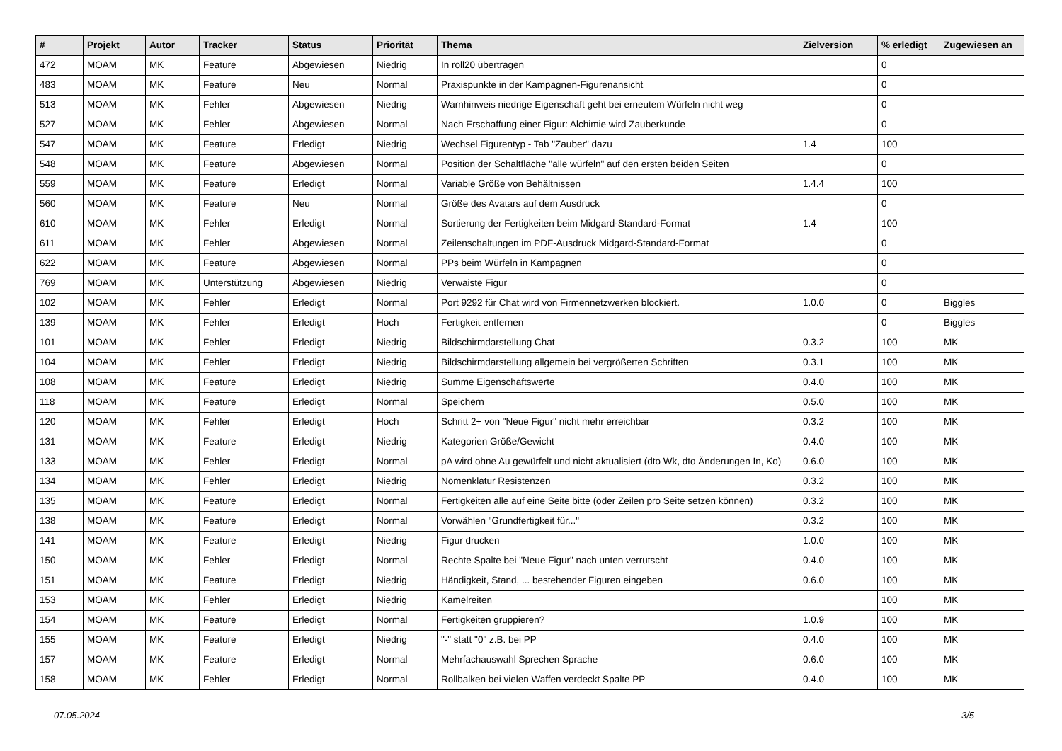| # | Projekt | Autor | Tracker | Status | Priorität | Thema | Zielversion | % erledigt | Zugewiesen an |
| --- | --- | --- | --- | --- | --- | --- | --- | --- | --- |
| 472 | MOAM | MK | Feature | Abgewiesen | Niedrig | In roll20 übertragen | | 0 | |
| 483 | MOAM | MK | Feature | Neu | Normal | Praxispunkte in der Kampagnen-Figurenansicht | | 0 | |
| 513 | MOAM | MK | Fehler | Abgewiesen | Niedrig | Warnhinweis niedrige Eigenschaft geht bei erneutem Würfeln nicht weg | | 0 | |
| 527 | MOAM | MK | Fehler | Abgewiesen | Normal | Nach Erschaffung einer Figur: Alchimie wird Zauberkunde | | 0 | |
| 547 | MOAM | MK | Feature | Erledigt | Niedrig | Wechsel Figurentyp - Tab "Zauber" dazu | 1.4 | 100 | |
| 548 | MOAM | MK | Feature | Abgewiesen | Normal | Position der Schaltfläche "alle würfeln" auf den ersten beiden Seiten | | 0 | |
| 559 | MOAM | MK | Feature | Erledigt | Normal | Variable Größe von Behältnissen | 1.4.4 | 100 | |
| 560 | MOAM | MK | Feature | Neu | Normal | Größe des Avatars auf dem Ausdruck | | 0 | |
| 610 | MOAM | MK | Fehler | Erledigt | Normal | Sortierung der Fertigkeiten beim Midgard-Standard-Format | 1.4 | 100 | |
| 611 | MOAM | MK | Fehler | Abgewiesen | Normal | Zeilenschaltungen im PDF-Ausdruck Midgard-Standard-Format | | 0 | |
| 622 | MOAM | MK | Feature | Abgewiesen | Normal | PPs beim Würfeln in Kampagnen | | 0 | |
| 769 | MOAM | MK | Unterstützung | Abgewiesen | Niedrig | Verwaiste Figur | | 0 | |
| 102 | MOAM | MK | Fehler | Erledigt | Normal | Port 9292 für Chat wird von Firmennetzwerken blockiert. | 1.0.0 | 0 | Biggles |
| 139 | MOAM | MK | Fehler | Erledigt | Hoch | Fertigkeit entfernen | | 0 | Biggles |
| 101 | MOAM | MK | Fehler | Erledigt | Niedrig | Bildschirmdarstellung Chat | 0.3.2 | 100 | MK |
| 104 | MOAM | MK | Fehler | Erledigt | Niedrig | Bildschirmdarstellung allgemein bei vergrößerten Schriften | 0.3.1 | 100 | MK |
| 108 | MOAM | MK | Feature | Erledigt | Niedrig | Summe Eigenschaftswerte | 0.4.0 | 100 | MK |
| 118 | MOAM | MK | Feature | Erledigt | Normal | Speichern | 0.5.0 | 100 | MK |
| 120 | MOAM | MK | Fehler | Erledigt | Hoch | Schritt 2+ von "Neue Figur" nicht mehr erreichbar | 0.3.2 | 100 | MK |
| 131 | MOAM | MK | Feature | Erledigt | Niedrig | Kategorien Größe/Gewicht | 0.4.0 | 100 | MK |
| 133 | MOAM | MK | Fehler | Erledigt | Normal | pA wird ohne Au gewürfelt und nicht aktualisiert (dto Wk, dto Änderungen In, Ko) | 0.6.0 | 100 | MK |
| 134 | MOAM | MK | Fehler | Erledigt | Niedrig | Nomenklatur Resistenzen | 0.3.2 | 100 | MK |
| 135 | MOAM | MK | Feature | Erledigt | Normal | Fertigkeiten alle auf eine Seite bitte (oder Zeilen pro Seite setzen können) | 0.3.2 | 100 | MK |
| 138 | MOAM | MK | Feature | Erledigt | Normal | Vorwählen "Grundfertigkeit für..." | 0.3.2 | 100 | MK |
| 141 | MOAM | MK | Feature | Erledigt | Niedrig | Figur drucken | 1.0.0 | 100 | MK |
| 150 | MOAM | MK | Fehler | Erledigt | Normal | Rechte Spalte bei "Neue Figur" nach unten verrutscht | 0.4.0 | 100 | MK |
| 151 | MOAM | MK | Feature | Erledigt | Niedrig | Händigkeit, Stand, ... bestehender Figuren eingeben | 0.6.0 | 100 | MK |
| 153 | MOAM | MK | Fehler | Erledigt | Niedrig | Kamelreiten | | 100 | MK |
| 154 | MOAM | MK | Feature | Erledigt | Normal | Fertigkeiten gruppieren? | 1.0.9 | 100 | MK |
| 155 | MOAM | MK | Feature | Erledigt | Niedrig | "-" statt "0" z.B. bei PP | 0.4.0 | 100 | MK |
| 157 | MOAM | MK | Feature | Erledigt | Normal | Mehrfachauswahl Sprechen Sprache | 0.6.0 | 100 | MK |
| 158 | MOAM | MK | Fehler | Erledigt | Normal | Rollbalken bei vielen Waffen verdeckt Spalte PP | 0.4.0 | 100 | MK |
07.05.2024 3/5